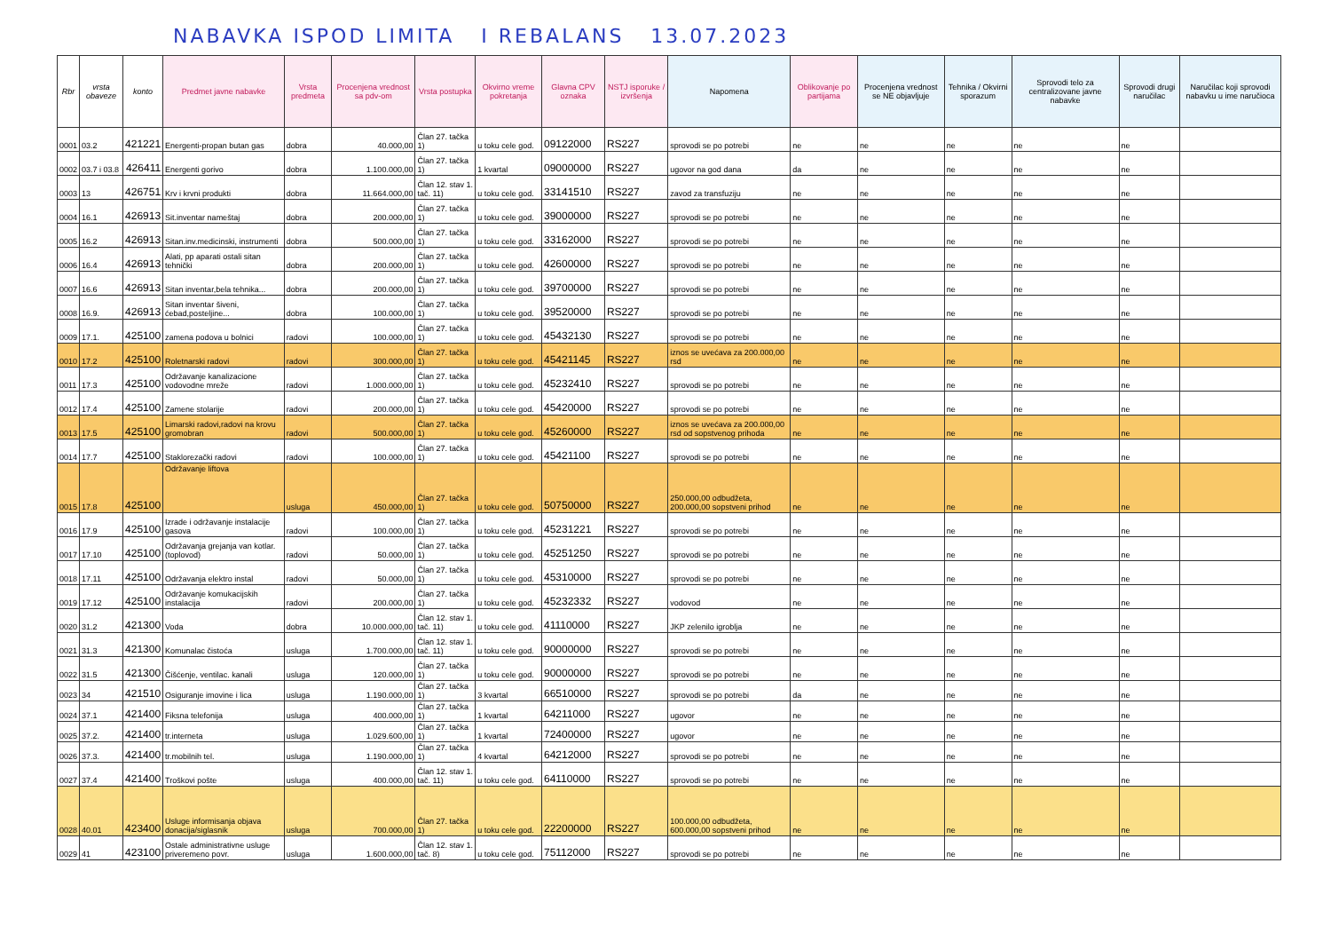NABAVKA ISPOD LIMITA I REBALANS 13.07.2023
| Rbr | vrsta obaveze | konto | Predmet javne nabavke | Vrsta predmeta | Procenjena vrednost sa pdv-om | Vrsta postupka | Okvirno vreme pokretanja | Glavna CPV oznaka | NSTJ isporuke / izvršenja | Napomena | Oblikovanje po partijama | Procenjena vrednost se NE objavljuje | Tehnika / Okvirni sporazum | Sprovodi telo za centralizovane javne nabavke | Sprovodi drugi naručilac | Naručilac koji sprovodi nabavku u ime naručioca |
| --- | --- | --- | --- | --- | --- | --- | --- | --- | --- | --- | --- | --- | --- | --- | --- | --- |
| 0001 | 03.2 | 421221 | Energenti-propan butan gas | dobra | 40.000,00 | Član 27. tačka 1) | u toku cele god. | 09122000 | RS227 | sprovodi se po potrebi | ne | ne | ne | ne | ne | |
| 0002 | 03.7 i 03.8 | 426411 | Energenti gorivo | dobra | 1.100.000,00 | Član 27. tačka 1) | 1 kvartal | 09000000 | RS227 | ugovor na god dana | da | ne | ne | ne | ne | |
| 0003 | 13 | 426751 | Krv i krvni produkti | dobra | 11.664.000,00 | Član 12. stav 1. tač. 11) | u toku cele god. | 33141510 | RS227 | zavod za transfuziju | ne | ne | ne | ne | ne | |
| 0004 | 16.1 | 426913 | Sit.inventar nameštaj | dobra | 200.000,00 | Član 27. tačka 1) | u toku cele god. | 39000000 | RS227 | sprovodi se po potrebi | ne | ne | ne | ne | ne | |
| 0005 | 16.2 | 426913 | Sitan.inv.medicinski, instrumenti | dobra | 500.000,00 | Član 27. tačka 1) | u toku cele god. | 33162000 | RS227 | sprovodi se po potrebi | ne | ne | ne | ne | ne | |
| 0006 | 16.4 | 426913 | Alati, pp aparati ostali sitan tehnički | dobra | 200.000,00 | Član 27. tačka 1) | u toku cele god. | 42600000 | RS227 | sprovodi se po potrebi | ne | ne | ne | ne | ne | |
| 0007 | 16.6 | 426913 | Sitan inventar,bela tehnika... | dobra | 200.000,00 | Član 27. tačka 1) | u toku cele god. | 39700000 | RS227 | sprovodi se po potrebi | ne | ne | ne | ne | ne | |
| 0008 | 16.9. | 426913 | Sitan inventar šiveni, ćebad,posteljine... | dobra | 100.000,00 | Član 27. tačka 1) | u toku cele god. | 39520000 | RS227 | sprovodi se po potrebi | ne | ne | ne | ne | ne | |
| 0009 | 17.1. | 425100 | zamena podova u bolnici | radovi | 100.000,00 | Član 27. tačka 1) | u toku cele god. | 45432130 | RS227 | sprovodi se po potrebi | ne | ne | ne | ne | ne | |
| 0010 | 17.2 | 425100 | Roletnarski radovi | radovi | 300.000,00 | Član 27. tačka 1) | u toku cele god. | 45421145 | RS227 | iznos se uvećava za 200.000,00 rsd | ne | ne | ne | ne | ne | |
| 0011 | 17.3 | 425100 | Održavanje kanalizacione vodovodne mreže | radovi | 1.000.000,00 | Član 27. tačka 1) | u toku cele god. | 45232410 | RS227 | sprovodi se po potrebi | ne | ne | ne | ne | ne | |
| 0012 | 17.4 | 425100 | Zamene stolarije | radovi | 200.000,00 | Član 27. tačka 1) | u toku cele god. | 45420000 | RS227 | sprovodi se po potrebi | ne | ne | ne | ne | ne | |
| 0013 | 17.5 | 425100 | Limarski radovi,radovi na krovu gromobran | radovi | 500.000,00 | Član 27. tačka 1) | u toku cele god. | 45260000 | RS227 | iznos se uvećava za 200.000,00 rsd od sopstvenog prihoda | ne | ne | ne | ne | ne | |
| 0014 | 17.7 | 425100 | Staklorezački radovi | radovi | 100.000,00 | Član 27. tačka 1) | u toku cele god. | 45421100 | RS227 | sprovodi se po potrebi | ne | ne | ne | ne | ne | |
| 0015 | 17.8 | 425100 | Održavanje liftova | usluga | 450.000,00 | Član 27. tačka 1) | u toku cele god. | 50750000 | RS227 | 250.000,00 odbudžeta, 200.000,00 sopstveni prihod | ne | ne | ne | ne | ne | |
| 0016 | 17.9 | 425100 | Izrade i održavanje instalacije gasova | radovi | 100.000,00 | Član 27. tačka 1) | u toku cele god. | 45231221 | RS227 | sprovodi se po potrebi | ne | ne | ne | ne | ne | |
| 0017 | 17.10 | 425100 | Održavanja grejanja van kotlar.(toplovod) | radovi | 50.000,00 | Član 27. tačka 1) | u toku cele god. | 45251250 | RS227 | sprovodi se po potrebi | ne | ne | ne | ne | ne | |
| 0018 | 17.11 | 425100 | Održavanja elektro instal | radovi | 50.000,00 | Član 27. tačka 1) | u toku cele god. | 45310000 | RS227 | sprovodi se po potrebi | ne | ne | ne | ne | ne | |
| 0019 | 17.12 | 425100 | Održavanje komukacijskih instalacija | radovi | 200.000,00 | Član 27. tačka 1) | u toku cele god. | 45232332 | RS227 | vodovod | ne | ne | ne | ne | ne | |
| 0020 | 31.2 | 421300 | Voda | dobra | 10.000.000,00 | Član 12. stav 1. tač. 11) | u toku cele god. | 41110000 | RS227 | JKP zelenilo igroblja | ne | ne | ne | ne | ne | |
| 0021 | 31.3 | 421300 | Komunalac čistoća | usluga | 1.700.000,00 | Član 12. stav 1. tač. 11) | u toku cele god. | 90000000 | RS227 | sprovodi se po potrebi | ne | ne | ne | ne | ne | |
| 0022 | 31.5 | 421300 | Čišćenje, ventilac. kanali | usluga | 120.000,00 | Član 27. tačka 1) | u toku cele god. | 90000000 | RS227 | sprovodi se po potrebi | ne | ne | ne | ne | ne | |
| 0023 | 34 | 421510 | Osiguranje imovine i lica | usluga | 1.190.000,00 | Član 27. tačka 1) | 3 kvartal | 66510000 | RS227 | sprovodi se po potrebi | da | ne | ne | ne | ne | |
| 0024 | 37.1 | 421400 | Fiksna telefonija | usluga | 400.000,00 | Član 27. tačka 1) | 1 kvartal | 64211000 | RS227 | ugovor | ne | ne | ne | ne | ne | |
| 0025 | 37.2. | 421400 | tr.interneta | usluga | 1.029.600,00 | Član 27. tačka 1) | 1 kvartal | 72400000 | RS227 | ugovor | ne | ne | ne | ne | ne | |
| 0026 | 37.3. | 421400 | tr.mobilnih tel. | usluga | 1.190.000,00 | Član 27. tačka 1) | 4 kvartal | 64212000 | RS227 | sprovodi se po potrebi | ne | ne | ne | ne | ne | |
| 0027 | 37.4 | 421400 | Troškovi pošte | usluga | 400.000,00 | Član 12. stav 1. tač. 11) | u toku cele god. | 64110000 | RS227 | sprovodi se po potrebi | ne | ne | ne | ne | ne | |
| 0028 | 40.01 | 423400 | Usluge informisanja objava donacija/siglasnik | usluga | 700.000,00 | Član 27. tačka 1) | u toku cele god. | 22200000 | RS227 | 100.000,00 odbudžeta, 600.000,00 sopstveni prihod | ne | ne | ne | ne | ne | |
| 0029 | 41 | 423100 | Ostale administrativne usluge priveremeno povr. | usluga | 1.600.000,00 | Član 12. stav 1. tač. 8) | u toku cele god. | 75112000 | RS227 | sprovodi se po potrebi | ne | ne | ne | ne | ne | |